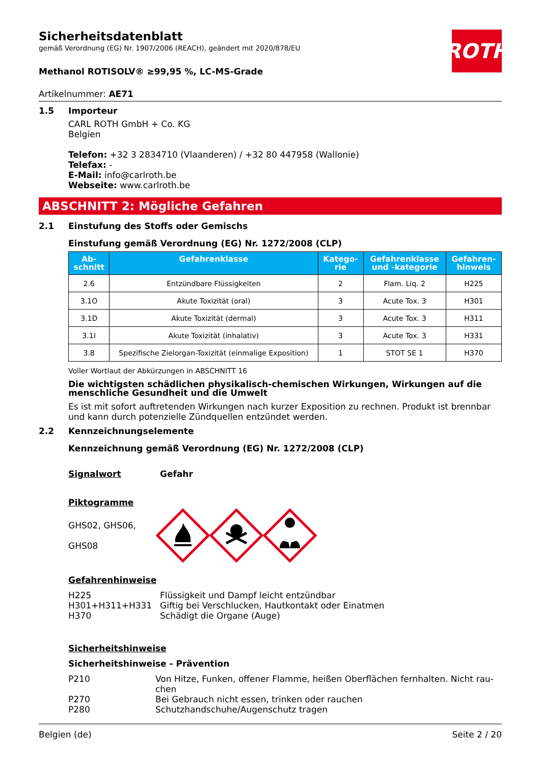ROTH
Sicherheitsdatenblatt
gemäß Verordnung (EG) Nr. 1907/2006 (REACH), geändert mit 2020/878/EU
Methanol ROTISOLV® ≥99,95 %, LC-MS-Grade
Artikelnummer: AE71
1.5 Importeur
CARL ROTH GmbH + Co. KG
Belgien
Telefon: +32 3 2834710 (Vlaanderen) / +32 80 447958 (Wallonie)
Telefax: -
E-Mail: info@carlroth.be
Webseite: www.carlroth.be
ABSCHNITT 2: Mögliche Gefahren
2.1 Einstufung des Stoffs oder Gemischs
Einstufung gemäß Verordnung (EG) Nr. 1272/2008 (CLP)
| Ab- schnitt | Gefahrenklasse | Katego- rie | Gefahrenklasse und -kategorie | Gefahren- hinweis |
| --- | --- | --- | --- | --- |
| 2.6 | Entzündbare Flüssigkeiten | 2 | Flam. Liq. 2 | H225 |
| 3.1O | Akute Toxizität (oral) | 3 | Acute Tox. 3 | H301 |
| 3.1D | Akute Toxizität (dermal) | 3 | Acute Tox. 3 | H311 |
| 3.1I | Akute Toxizität (inhalativ) | 3 | Acute Tox. 3 | H331 |
| 3.8 | Spezifische Zielorgan-Toxizität (einmalige Exposition) | 1 | STOT SE 1 | H370 |
Voller Wortlaut der Abkürzungen in ABSCHNITT 16
Die wichtigsten schädlichen physikalisch-chemischen Wirkungen, Wirkungen auf die menschliche Gesundheit und die Umwelt
Es ist mit sofort auftretenden Wirkungen nach kurzer Exposition zu rechnen. Produkt ist brennbar und kann durch potenzielle Zündquellen entzündet werden.
2.2 Kennzeichnungselemente
Kennzeichnung gemäß Verordnung (EG) Nr. 1272/2008 (CLP)
Signalwort Gefahr
Piktogramme
GHS02, GHS06,
GHS08
Gefahrenhinweise
H225
H301+H311+H331
H370
Flüssigkeit und Dampf leicht entzündbar
Giftig bei Verschlucken, Hautkontakt oder Einatmen
Schädigt die Organe (Auge)
Sicherheitshinweise
Sicherheitshinweise - Prävention
P210
P270
P280
Von Hitze, Funken, offener Flamme, heißen Oberflächen fernhalten. Nicht rau-chen
Bei Gebrauch nicht essen, trinken oder rauchen
Schutzhandschuhe/Augenschutz tragen
Belgien (de) Seite 2 / 20